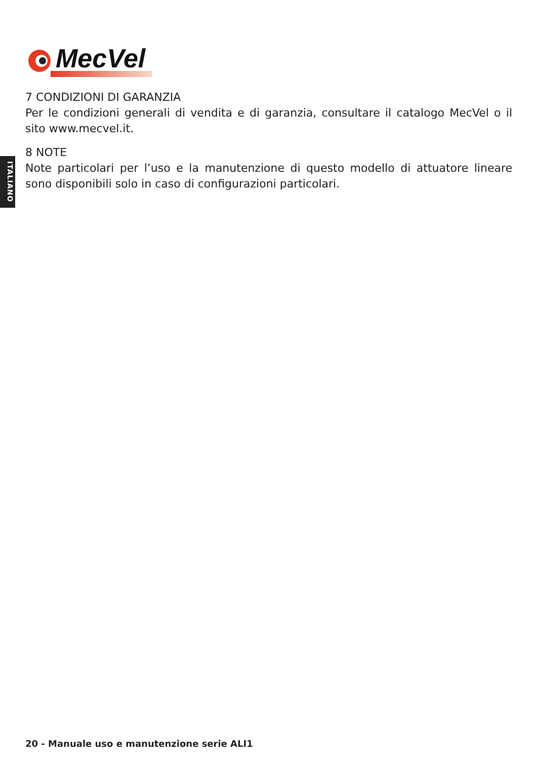MecVel
ITALIANO
7 CONDIZIONI DI GARANZIA
Per le condizioni generali di vendita e di garanzia, consultare il catalogo MecVel o il sito www.mecvel.it.
8 NOTE
Note particolari per l’uso e la manutenzione di questo modello di attuatore lineare sono disponibili solo in caso di configurazioni particolari.
20 - Manuale uso e manutenzione serie ALI1